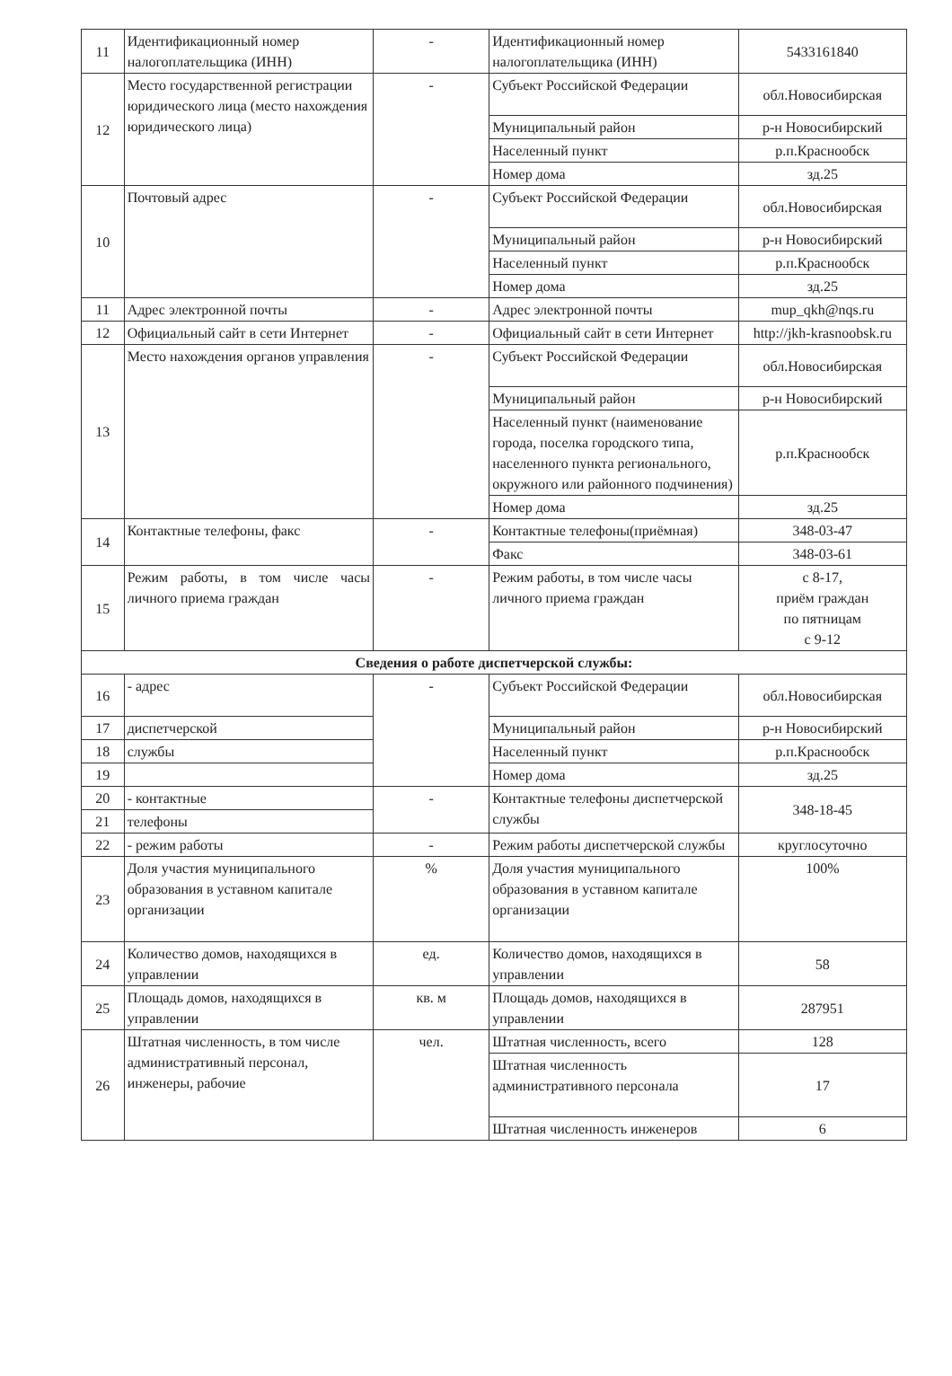| 11 | Идентификационный номер налогоплательщика (ИНН) | - | Идентификационный номер налогоплательщика (ИНН) | 5433161840 |
| 12 | Место государственной регистрации юридического лица (место нахождения юридического лица) | - | Субъект Российской Федерации | обл.Новосибирская |
| | | | Муниципальный район | р-н Новосибирский |
| | | | Населенный пункт | р.п.Краснообск |
| | | | Номер дома | зд.25 |
| 10 | Почтовый адрес | - | Субъект Российской Федерации | обл.Новосибирская |
| | | | Муниципальный район | р-н Новосибирский |
| | | | Населенный пункт | р.п.Краснообск |
| | | | Номер дома | зд.25 |
| 11 | Адрес электронной почты | - | Адрес электронной почты | mup_qkh@nqs.ru |
| 12 | Официальный сайт в сети Интернет | - | Официальный сайт в сети Интернет | http://jkh-krasnoobsk.ru |
| 13 | Место нахождения органов управления | - | Субъект Российской Федерации | обл.Новосибирская |
| | | | Муниципальный район | р-н Новосибирский |
| | | | Населенный пункт (наименование города, поселка городского типа, населенного пункта регионального, окружного или районного подчинения) | р.п.Краснообск |
| | | | Номер дома | зд.25 |
| 14 | Контактные телефоны, факс | - | Контактные телефоны(приёмная) | 348-03-47 |
| | | | Факс | 348-03-61 |
| 15 | Режим работы, в том числе часы личного приема граждан | - | Режим работы, в том числе часы личного приема граждан | с 8-17, приём граждан по пятницам с 9-12 |
| Сведения о работе диспетчерской службы: | | | | |
| 16 | - адрес | - | Субъект Российской Федерации | обл.Новосибирская |
| 17 | диспетчерской | | Муниципальный район | р-н Новосибирский |
| 18 | службы | | Населенный пункт | р.п.Краснообск |
| 19 | | | Номер дома | зд.25 |
| 20 | - контактные | - | Контактные телефоны диспетчерской службы | 348-18-45 |
| 21 | телефоны | | | |
| 22 | - режим работы | - | Режим работы диспетчерской службы | круглосуточно |
| 23 | Доля участия муниципального образования в уставном капитале организации | % | Доля участия муниципального образования в уставном капитале организации | 100% |
| 24 | Количество домов, находящихся в управлении | ед. | Количество домов, находящихся в управлении | 58 |
| 25 | Площадь домов, находящихся в управлении | кв. м | Площадь домов, находящихся в управлении | 287951 |
| 26 | Штатная численность, в том числе административный персонал, инженеры, рабочие | чел. | Штатная численность, всего | 128 |
| | | | Штатная численность административного персонала | 17 |
| | | | Штатная численность инженеров | 6 |